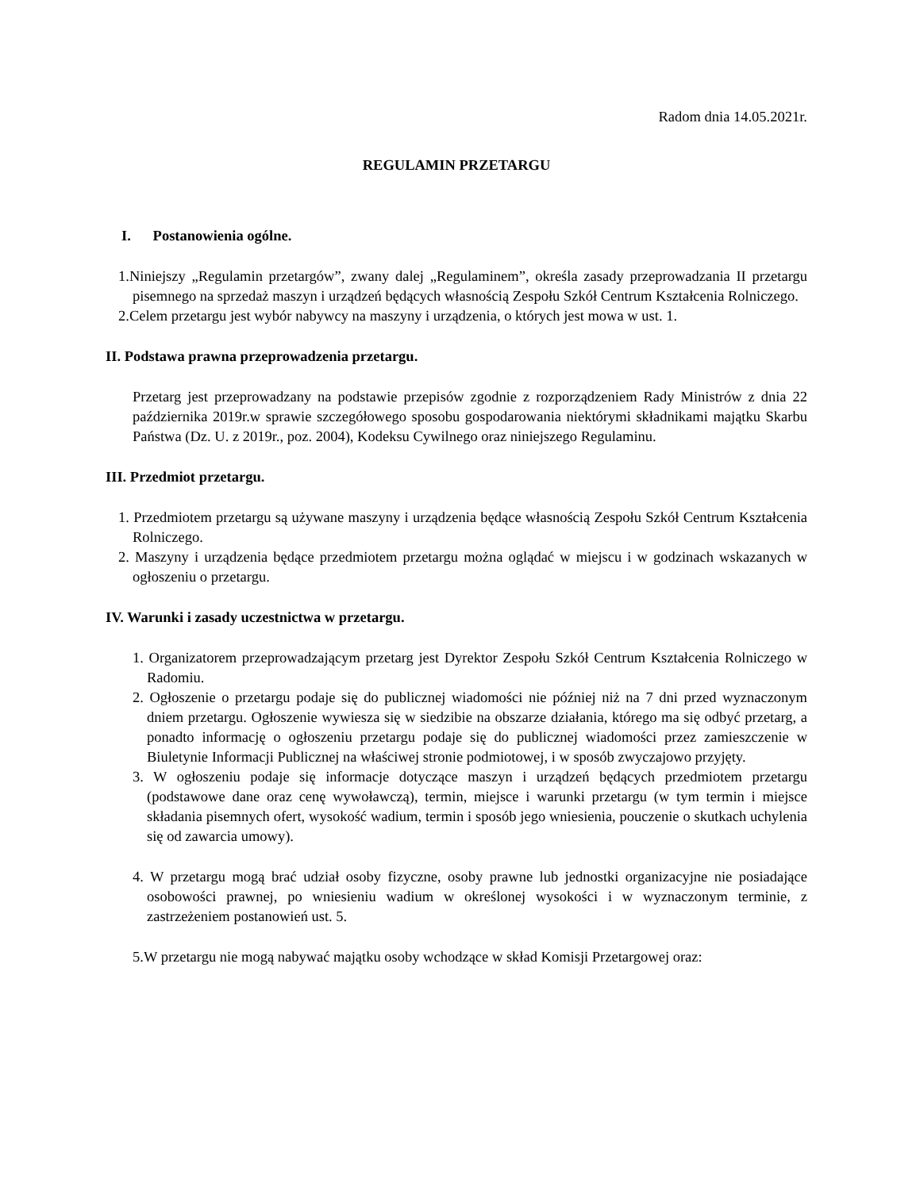Radom dnia 14.05.2021r.
REGULAMIN PRZETARGU
I. Postanowienia ogólne.
1.Niniejszy „Regulamin przetargów”, zwany dalej „Regulaminem”, określa zasady przeprowadzania II przetargu pisemnego na sprzedaż maszyn i urządzeń będących własnością Zespołu Szkół Centrum Kształcenia Rolniczego.
2.Celem przetargu jest wybór nabywcy na maszyny i urządzenia, o których jest mowa w ust. 1.
II. Podstawa prawna przeprowadzenia przetargu.
Przetarg jest przeprowadzany na podstawie przepisów zgodnie z rozporządzeniem Rady Ministrów z dnia 22 października 2019r.w sprawie szczegółowego sposobu gospodarowania niektórymi składnikami majątku Skarbu Państwa (Dz. U. z 2019r., poz. 2004), Kodeksu Cywilnego oraz niniejszego Regulaminu.
III. Przedmiot przetargu.
1. Przedmiotem przetargu są używane maszyny i urządzenia będące własnością Zespołu Szkół Centrum Kształcenia Rolniczego.
2. Maszyny i urządzenia będące przedmiotem przetargu można oglądać w miejscu i w godzinach wskazanych w ogłoszeniu o przetargu.
IV. Warunki i zasady uczestnictwa w przetargu.
1. Organizatorem przeprowadzającym przetarg jest Dyrektor Zespołu Szkół Centrum Kształcenia Rolniczego w Radomiu.
2. Ogłoszenie o przetargu podaje się do publicznej wiadomości nie później niż na 7 dni przed wyznaczonym dniem przetargu. Ogłoszenie wywiesza się w siedzibie na obszarze działania, którego ma się odbyć przetarg, a ponadto informację o ogłoszeniu przetargu podaje się do publicznej wiadomości przez zamieszczenie w Biuletynie Informacji Publicznej na właściwej stronie podmiotowej, i w sposób zwyczajowo przyjęty.
3. W ogłoszeniu podaje się informacje dotyczące maszyn i urządzeń będących przedmiotem przetargu (podstawowe dane oraz cenę wywoławczą), termin, miejsce i warunki przetargu (w tym termin i miejsce składania pisemnych ofert, wysokość wadium, termin i sposób jego wniesienia, pouczenie o skutkach uchylenia się od zawarcia umowy).
4. W przetargu mogą brać udział osoby fizyczne, osoby prawne lub jednostki organizacyjne nie posiadające osobowości prawnej, po wniesieniu wadium w określonej wysokości i w wyznaczonym terminie, z zastrzeżeniem postanowień ust. 5.
5.W przetargu nie mogą nabywać majątku osoby wchodzące w skład Komisji Przetargowej oraz: